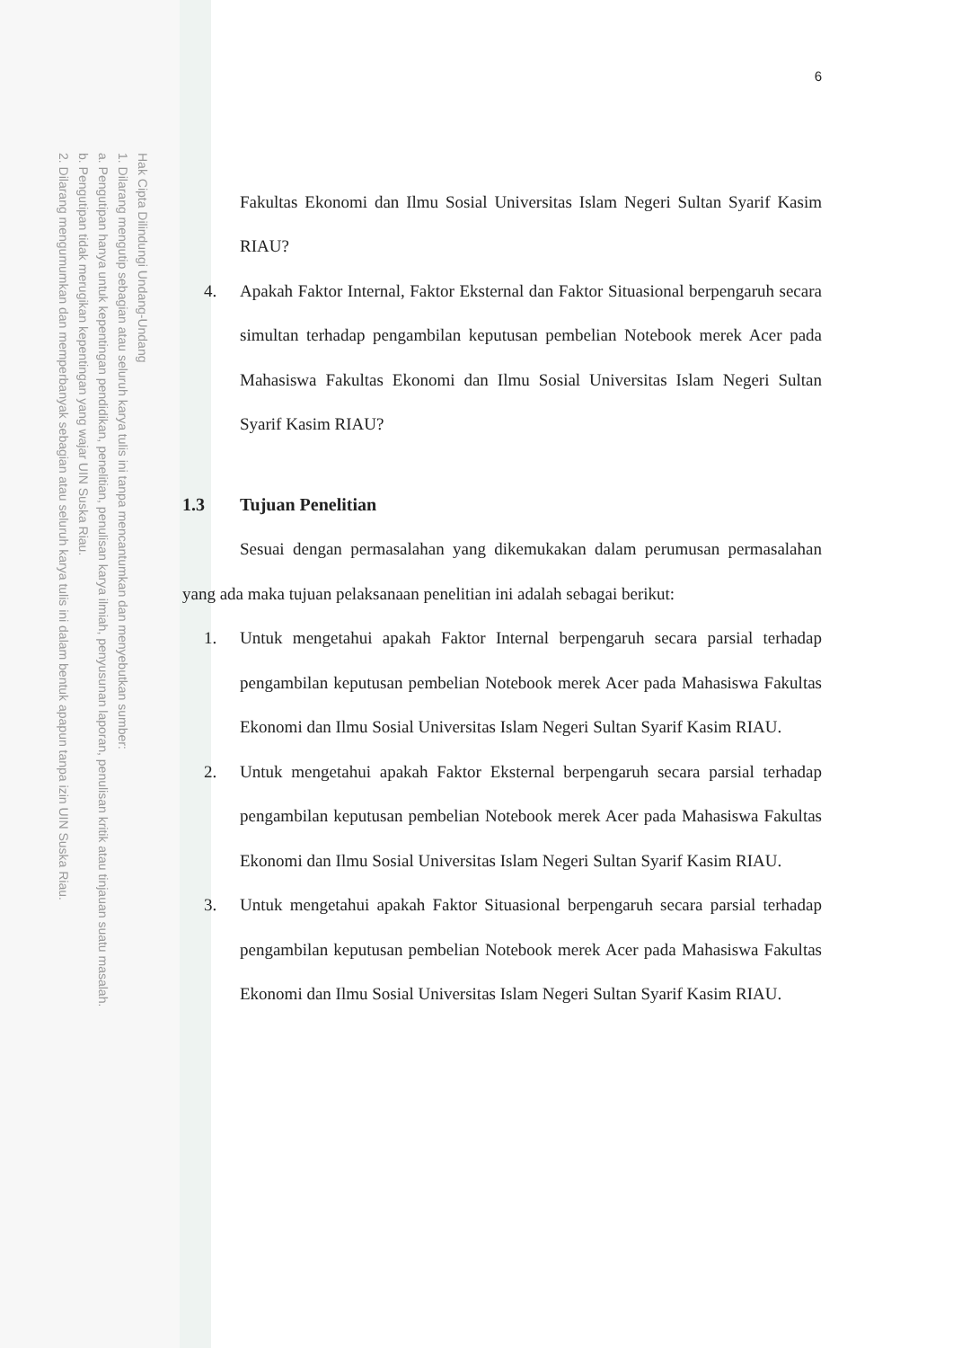Hak Cipta Dilindungi Undang-Undang
1. Dilarang mengutip sebagian atau seluruh karya tulis ini tanpa mencantumkan dan menyebutkan sumber:
a. Pengutipan hanya untuk kepentingan pendidikan, penelitian, penulisan karya ilmiah, penyusunan laporan, penulisan kritik atau tinjauan suatu masalah.
b. Pengutipan tidak merugikan kepentingan yang wajar UIN Suska Riau.
2. Dilarang mengumumkan dan memperbanyak sebagian atau seluruh karya tulis ini dalam bentuk apapun tanpa izin UIN Suska Riau.
6
Fakultas Ekonomi dan Ilmu Sosial Universitas Islam Negeri Sultan Syarif Kasim RIAU?
4. Apakah Faktor Internal, Faktor Eksternal dan Faktor Situasional berpengaruh secara simultan terhadap pengambilan keputusan pembelian Notebook merek Acer pada Mahasiswa Fakultas Ekonomi dan Ilmu Sosial Universitas Islam Negeri Sultan Syarif Kasim RIAU?
1.3 Tujuan Penelitian
Sesuai dengan permasalahan yang dikemukakan dalam perumusan permasalahan yang ada maka tujuan pelaksanaan penelitian ini adalah sebagai berikut:
1. Untuk mengetahui apakah Faktor Internal berpengaruh secara parsial terhadap pengambilan keputusan pembelian Notebook merek Acer pada Mahasiswa Fakultas Ekonomi dan Ilmu Sosial Universitas Islam Negeri Sultan Syarif Kasim RIAU.
2. Untuk mengetahui apakah Faktor Eksternal berpengaruh secara parsial terhadap pengambilan keputusan pembelian Notebook merek Acer pada Mahasiswa Fakultas Ekonomi dan Ilmu Sosial Universitas Islam Negeri Sultan Syarif Kasim RIAU.
3. Untuk mengetahui apakah Faktor Situasional berpengaruh secara parsial terhadap pengambilan keputusan pembelian Notebook merek Acer pada Mahasiswa Fakultas Ekonomi dan Ilmu Sosial Universitas Islam Negeri Sultan Syarif Kasim RIAU.